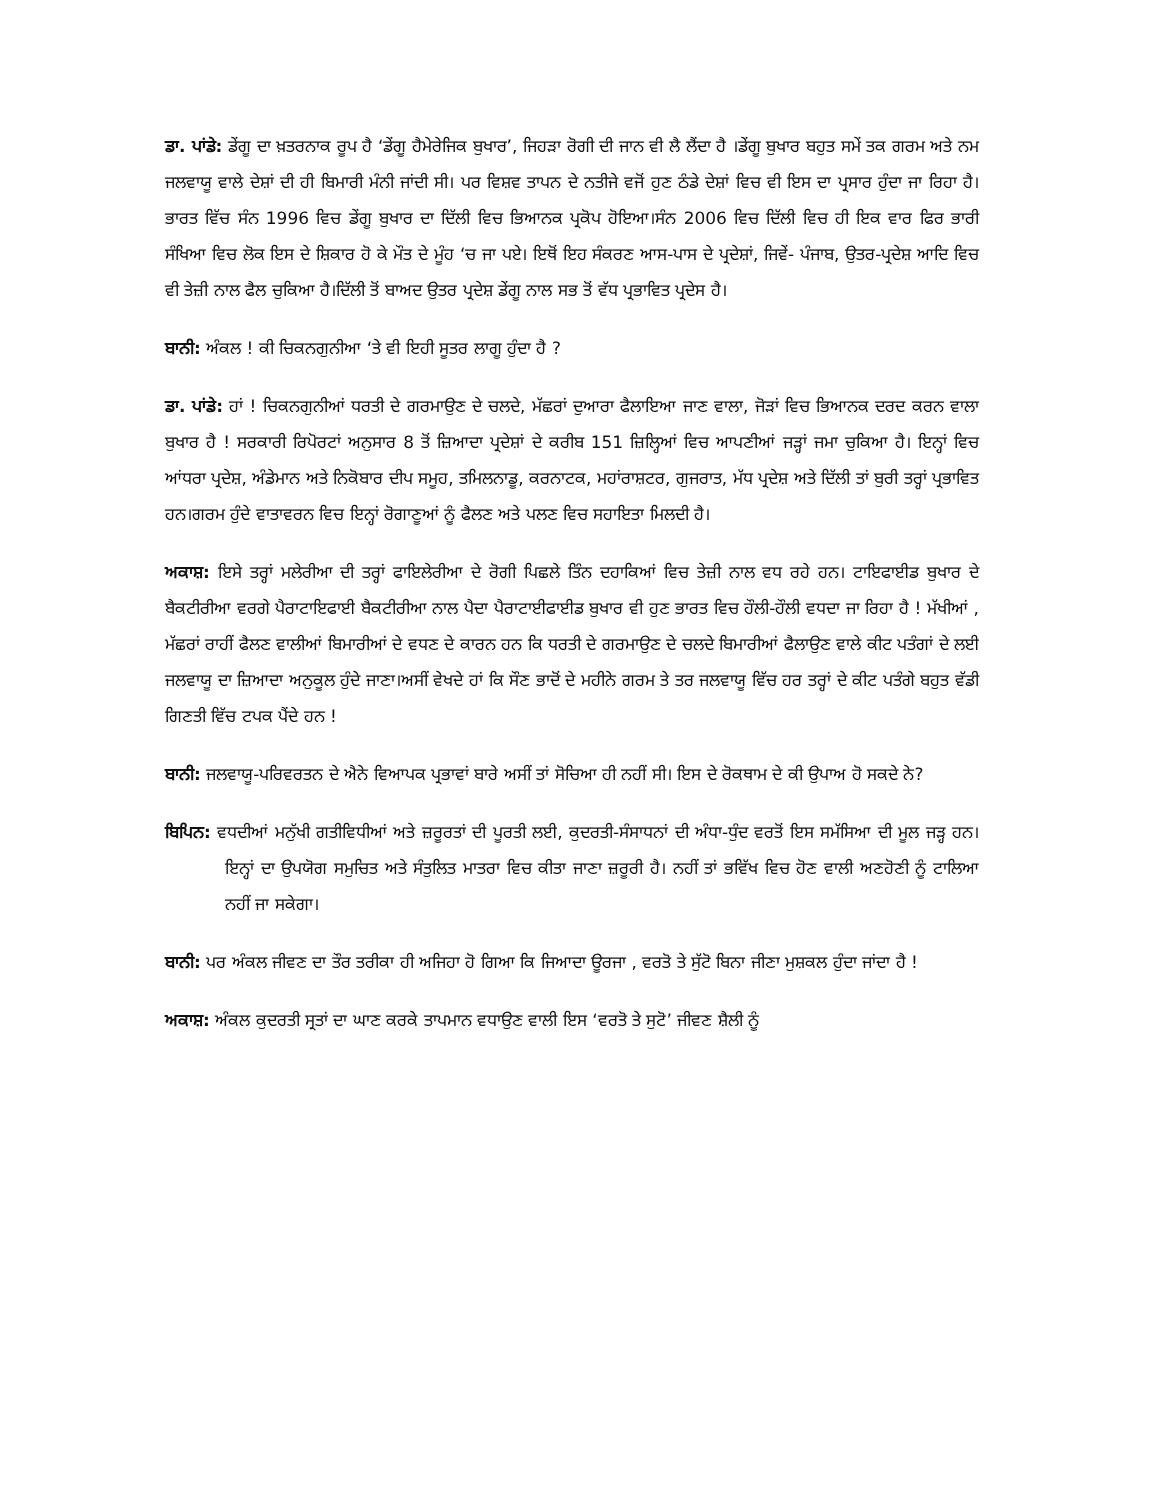ਡਾ. ਪਾਂਡੇ: ਡੇਂਗੂ ਦਾ ਖ਼ਤਰਨਾਕ ਰੂਪ ਹੈ ‘ਡੇਂਗੂ ਹੈਮੇਰੇਜਿਕ ਬੁਖਾਰ’, ਜਿਹੜਾ ਰੋਗੀ ਦੀ ਜਾਨ ਵੀ ਲੈ ਲੈਂਦਾ ਹੈ ।ਡੇਂਗੂ ਬੁਖਾਰ ਬਹੁਤ ਸਮੇਂ ਤਕ ਗਰਮ ਅਤੇ ਨਮ ਜਲਵਾਯੂ ਵਾਲੇ ਦੇਸ਼ਾਂ ਦੀ ਹੀ ਬਿਮਾਰੀ ਮੰਨੀ ਜਾਂਦੀ ਸੀ। ਪਰ ਵਿਸ਼ਵ ਤਾਪਨ ਦੇ ਨਤੀਜੇ ਵਜੋਂ ਹੁਣ ਠੰਡੇ ਦੇਸ਼ਾਂ ਵਿਚ ਵੀ ਇਸ ਦਾ ਪ੍ਰਸਾਰ ਹੁੰਦਾ ਜਾ ਰਿਹਾ ਹੈ। ਭਾਰਤ ਵਿੱਚ ਸੰਨ 1996 ਵਿਚ ਡੇਂਗੂ ਬੁਖਾਰ ਦਾ ਦਿੱਲੀ ਵਿਚ ਭਿਆਨਕ ਪ੍ਰਕੋਪ ਹੋਇਆ।ਸੰਨ 2006 ਵਿਚ ਦਿੱਲੀ ਵਿਚ ਹੀ ਇਕ ਵਾਰ ਫਿਰ ਭਾਰੀ ਸੰਖਿਆ ਵਿਚ ਲੋਕ ਇਸ ਦੇ ਸ਼ਿਕਾਰ ਹੋ ਕੇ ਮੌਤ ਦੇ ਮੂੰਹ ‘ਚ ਜਾ ਪਏ। ਇਥੋਂ ਇਹ ਸੰਕਰਣ ਆਸ-ਪਾਸ ਦੇ ਪ੍ਰਦੇਸ਼ਾਂ, ਜਿਵੇਂ- ਪੰਜਾਬ, ਉਤਰ-ਪ੍ਰਦੇਸ਼ ਆਦਿ ਵਿਚ ਵੀ ਤੇਜ਼ੀ ਨਾਲ ਫੈਲ ਚੁਕਿਆ ਹੈ।ਦਿੱਲੀ ਤੋਂ ਬਾਅਦ ਉਤਰ ਪ੍ਰਦੇਸ਼ ਡੇਂਗੂ ਨਾਲ ਸਭ ਤੋਂ ਵੱਧ ਪ੍ਰਭਾਵਿਤ ਪ੍ਰਦੇਸ ਹੈ।
ਬਾਨੀ: ਅੰਕਲ ! ਕੀ ਚਿਕਨਗੁਨੀਆ ‘ਤੇ ਵੀ ਇਹੀ ਸੂਤਰ ਲਾਗੂ ਹੁੰਦਾ ਹੈ ?
ਡਾ. ਪਾਂਡੇ: ਹਾਂ ! ਚਿਕਨਗੁਨੀਆਂ ਧਰਤੀ ਦੇ ਗਰਮਾਉਣ ਦੇ ਚਲਦੇ, ਮੱਛਰਾਂ ਦੁਆਰਾ ਫੈਲਾਇਆ ਜਾਣ ਵਾਲਾ, ਜੋੜਾਂ ਵਿਚ ਭਿਆਨਕ ਦਰਦ ਕਰਨ ਵਾਲਾ ਬੁਖਾਰ ਹੈ ! ਸਰਕਾਰੀ ਰਿਪੋਰਟਾਂ ਅਨੁਸਾਰ 8 ਤੋਂ ਜ਼ਿਆਦਾ ਪ੍ਰਦੇਸ਼ਾਂ ਦੇ ਕਰੀਬ 151 ਜ਼ਿਲ੍ਹਿਆਂ ਵਿਚ ਆਪਣੀਆਂ ਜੜ੍ਹਾਂ ਜਮਾ ਚੁਕਿਆ ਹੈ। ਇਨ੍ਹਾਂ ਵਿਚ ਆਂਧਰਾ ਪ੍ਰਦੇਸ਼, ਅੰਡੇਮਾਨ ਅਤੇ ਨਿਕੋਬਾਰ ਦੀਪ ਸਮੂਹ, ਤਮਿਲਨਾਡੂ, ਕਰਨਾਟਕ, ਮਹਾਂਰਾਸ਼ਟਰ, ਗੁਜਰਾਤ, ਮੱਧ ਪ੍ਰਦੇਸ਼ ਅਤੇ ਦਿੱਲੀ ਤਾਂ ਬੁਰੀ ਤਰ੍ਹਾਂ ਪ੍ਰਭਾਵਿਤ ਹਨ।ਗਰਮ ਹੁੰਦੇ ਵਾਤਾਵਰਨ ਵਿਚ ਇਨ੍ਹਾਂ ਰੋਗਾਣੂਆਂ ਨੂੰ ਫੈਲਣ ਅਤੇ ਪਲਣ ਵਿਚ ਸਹਾਇਤਾ ਮਿਲਦੀ ਹੈ।
ਅਕਾਸ਼: ਇਸੇ ਤਰ੍ਹਾਂ ਮਲੇਰੀਆ ਦੀ ਤਰ੍ਹਾਂ ਫਾਇਲੇਰੀਆ ਦੇ ਰੋਗੀ ਪਿਛਲੇ ਤਿੰਨ ਦਹਾਕਿਆਂ ਵਿਚ ਤੇਜ਼ੀ ਨਾਲ ਵਧ ਰਹੇ ਹਨ। ਟਾਇਫਾਈਡ ਬੁਖਾਰ ਦੇ ਬੈਕਟੀਰੀਆ ਵਰਗੇ ਪੈਰਾਟਾਇਫਾਈ ਬੈਕਟੀਰੀਆ ਨਾਲ ਪੈਦਾ ਪੈਰਾਟਾਈਫਾਈਡ ਬੁਖਾਰ ਵੀ ਹੁਣ ਭਾਰਤ ਵਿਚ ਹੌਲੀ-ਹੌਲੀ ਵਧਦਾ ਜਾ ਰਿਹਾ ਹੈ ! ਮੱਖੀਆਂ , ਮੱਛਰਾਂ ਰਾਹੀਂ ਫੈਲਣ ਵਾਲੀਆਂ ਬਿਮਾਰੀਆਂ ਦੇ ਵਧਣ ਦੇ ਕਾਰਨ ਹਨ ਕਿ ਧਰਤੀ ਦੇ ਗਰਮਾਉਣ ਦੇ ਚਲਦੇ ਬਿਮਾਰੀਆਂ ਫੈਲਾਉਣ ਵਾਲੇ ਕੀਟ ਪਤੰਗਾਂ ਦੇ ਲਈ ਜਲਵਾਯੂ ਦਾ ਜ਼ਿਆਦਾ ਅਨੁਕੂਲ ਹੁੰਦੇ ਜਾਣਾ।ਅਸੀਂ ਵੇਖਦੇ ਹਾਂ ਕਿ ਸੌਣ ਭਾਦੋਂ ਦੇ ਮਹੀਨੇ ਗਰਮ ਤੇ ਤਰ ਜਲਵਾਯੂ ਵਿੱਚ ਹਰ ਤਰ੍ਹਾਂ ਦੇ ਕੀਟ ਪਤੰਗੇ ਬਹੁਤ ਵੱਡੀ ਗਿਣਤੀ ਵਿੱਚ ਟਪਕ ਪੈਂਦੇ ਹਨ !
ਬਾਨੀ: ਜਲਵਾਯੂ-ਪਰਿਵਰਤਨ ਦੇ ਐਨੇ ਵਿਆਪਕ ਪ੍ਰਭਾਵਾਂ ਬਾਰੇ ਅਸੀਂ ਤਾਂ ਸੋਚਿਆ ਹੀ ਨਹੀਂ ਸੀ। ਇਸ ਦੇ ਰੋਕਥਾਮ ਦੇ ਕੀ ਉਪਾਅ ਹੋ ਸਕਦੇ ਨੇ?
ਬਿਪਿਨ: ਵਧਦੀਆਂ ਮਨੁੱਖੀ ਗਤੀਵਿਧੀਆਂ ਅਤੇ ਜ਼ਰੂਰਤਾਂ ਦੀ ਪੂਰਤੀ ਲਈ, ਕੁਦਰਤੀ-ਸੰਸਾਧਨਾਂ ਦੀ ਅੰਧਾ-ਧੁੰਦ ਵਰਤੋਂ ਇਸ ਸਮੱਸਿਆ ਦੀ ਮੂਲ ਜੜ੍ਹ ਹਨ। ਇਨ੍ਹਾਂ ਦਾ ਉਪਯੋਗ ਸਮੁਚਿਤ ਅਤੇ ਸੰਤੁਲਿਤ ਮਾਤਰਾ ਵਿਚ ਕੀਤਾ ਜਾਣਾ ਜ਼ਰੂਰੀ ਹੈ। ਨਹੀਂ ਤਾਂ ਭਵਿੱਖ ਵਿਚ ਹੋਣ ਵਾਲੀ ਅਣਹੋਣੀ ਨੂੰ ਟਾਲਿਆ ਨਹੀਂ ਜਾ ਸਕੇਗਾ।
ਬਾਨੀ: ਪਰ ਅੰਕਲ ਜੀਵਣ ਦਾ ਤੌਰ ਤਰੀਕਾ ਹੀ ਅਜਿਹਾ ਹੋ ਗਿਆ ਕਿ ਜਿਆਦਾ ਊਰਜਾ , ਵਰਤੋ ਤੇ ਸੁੱਟੋ ਬਿਨਾ ਜੀਣਾ ਮੁਸ਼ਕਲ ਹੁੰਦਾ ਜਾਂਦਾ ਹੈ !
ਅਕਾਸ਼: ਅੰਕਲ ਕੁਦਰਤੀ ਸ੍ਰਤਾਂ ਦਾ ਘਾਣ ਕਰਕੇ ਤਾਪਮਾਨ ਵਧਾਉਣ ਵਾਲੀ ਇਸ ‘ਵਰਤੋ ਤੇ ਸੁਟੋ’ ਜੀਵਣ ਸ਼ੈਲੀ ਨੂੰ